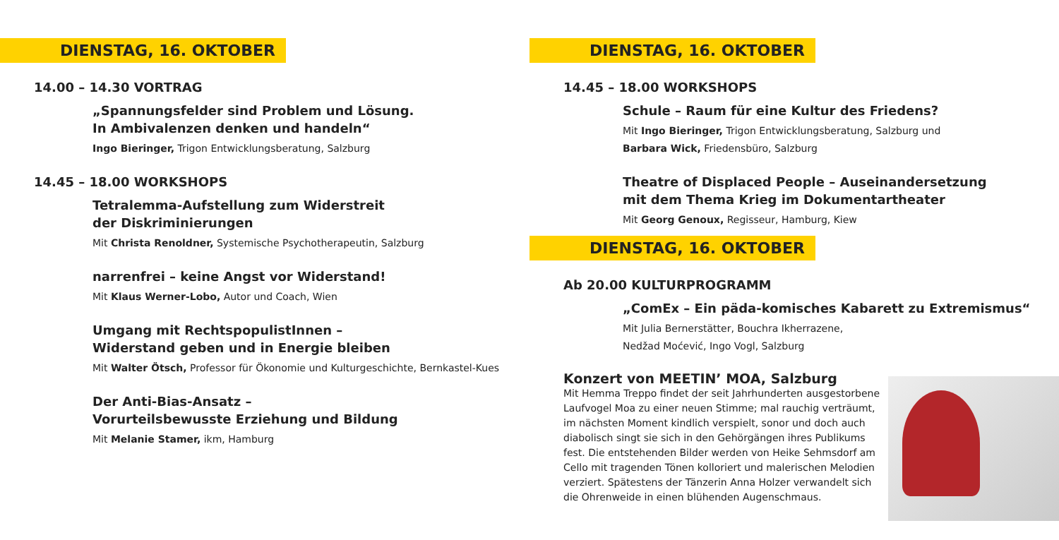DIENSTAG, 16. OKTOBER
14.00 – 14.30 VORTRAG
„Spannungsfelder sind Problem und Lösung.
In Ambivalenzen denken und handeln“
Ingo Bieringer, Trigon Entwicklungsberatung, Salzburg
14.45 – 18.00 WORKSHOPS
Tetralemma-Aufstellung zum Widerstreit
der Diskriminierungen
Mit Christa Renoldner, Systemische Psychotherapeutin, Salzburg
narrenfrei – keine Angst vor Widerstand!
Mit Klaus Werner-Lobo, Autor und Coach, Wien
Umgang mit RechtspopulistInnen –
Widerstand geben und in Energie bleiben
Mit Walter Ötsch, Professor für Ökonomie und Kulturgeschichte, Bernkastel-Kues
Der Anti-Bias-Ansatz –
Vorurteilsbewusste Erziehung und Bildung
Mit Melanie Stamer, ikm, Hamburg
DIENSTAG, 16. OKTOBER
14.45 – 18.00 WORKSHOPS
Schule – Raum für eine Kultur des Friedens?
Mit Ingo Bieringer, Trigon Entwicklungsberatung, Salzburg und
Barbara Wick, Friedensbüro, Salzburg
Theatre of Displaced People – Auseinandersetzung
mit dem Thema Krieg im Dokumentartheater
Mit Georg Genoux, Regisseur, Hamburg, Kiew
DIENSTAG, 16. OKTOBER
Ab 20.00 KULTURPROGRAMM
„ComEx – Ein päda-komisches Kabarett zu Extremismus“
Mit Julia Bernerstätter, Bouchra Ikherrazene,
Nedžad Moćević, Ingo Vogl, Salzburg
Konzert von MEETIN’ MOA, Salzburg
Mit Hemma Treppo findet der seit Jahrhunderten ausgestorbene Laufvogel Moa zu einer neuen Stimme; mal rauchig verträumt, im nächsten Moment kindlich verspielt, sonor und doch auch diabolisch singt sie sich in den Gehörgängen ihres Publikums fest. Die entstehenden Bilder werden von Heike Sehmsdorf am Cello mit tragenden Tönen kolloriert und malerischen Melodien verziert. Spätestens der Tänzerin Anna Holzer verwandelt sich die Ohrenweide in einen blühenden Augenschmaus.